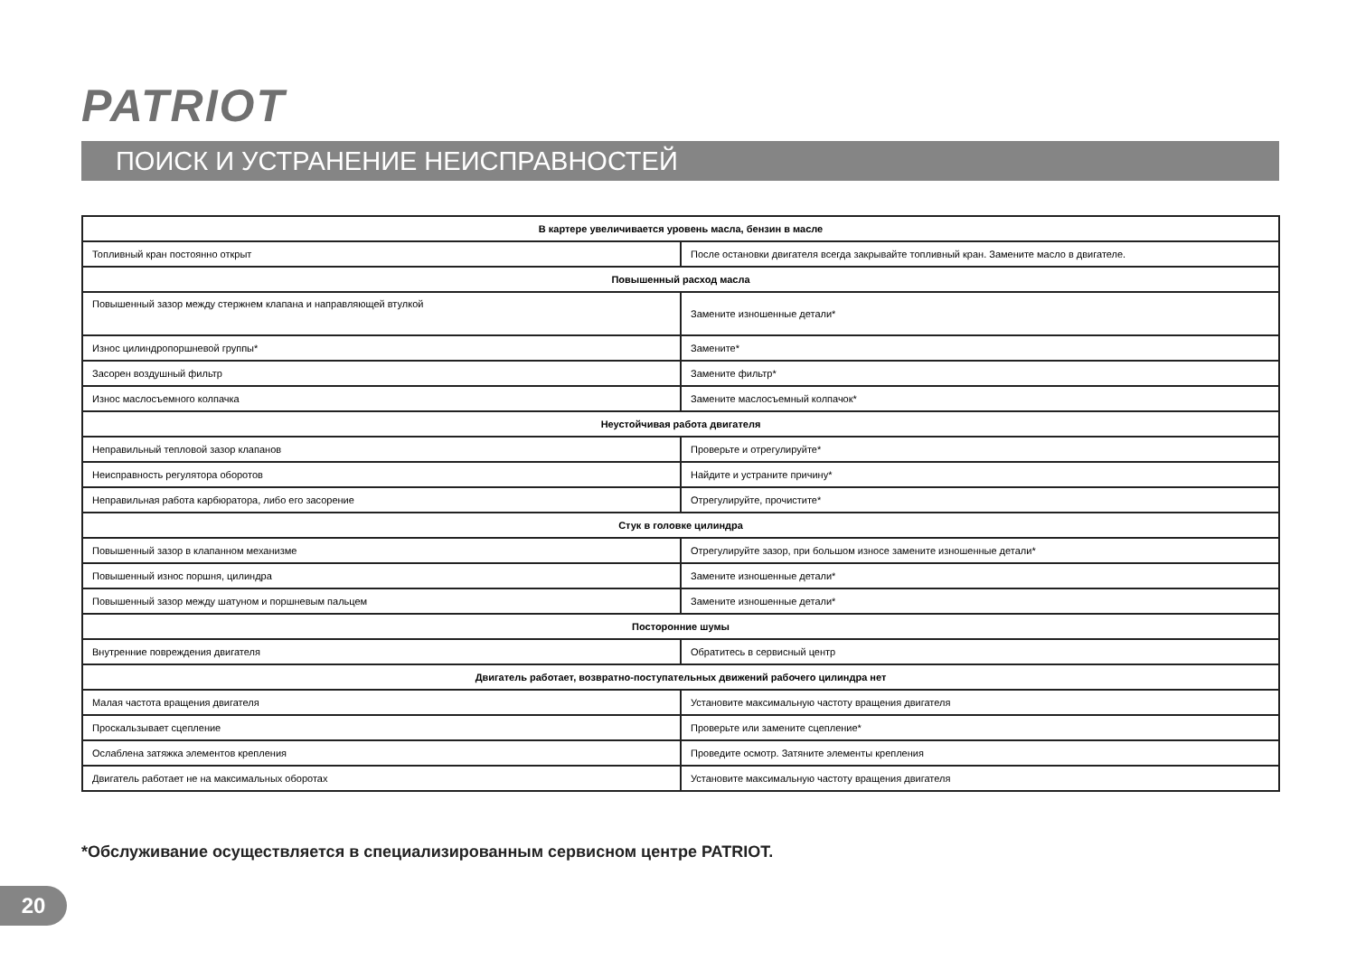PATRIOT
ПОИСК И УСТРАНЕНИЕ НЕИСПРАВНОСТЕЙ
| В картере увеличивается уровень масла, бензин в масле | |
| --- | --- |
| Топливный кран постоянно открыт | После остановки двигателя всегда закрывайте топливный кран. Замените масло в двигателе. |
| Повышенный расход масла | |
| Повышенный зазор между стержнем клапана и направляющей втулкой | Замените изношенные детали* |
| Износ цилиндропоршневой группы* | Замените* |
| Засорен воздушный фильтр | Замените фильтр* |
| Износ маслосъемного колпачка | Замените маслосъемный колпачок* |
| Неустойчивая работа двигателя | |
| Неправильный тепловой зазор клапанов | Проверьте и отрегулируйте* |
| Неисправность регулятора оборотов | Найдите и устраните причину* |
| Неправильная работа карбюратора, либо его засорение | Отрегулируйте, прочистите* |
| Стук в головке цилиндра | |
| Повышенный зазор в клапанном механизме | Отрегулируйте зазор, при большом износе замените изношенные детали* |
| Повышенный износ поршня, цилиндра | Замените изношенные детали* |
| Повышенный зазор между шатуном и поршневым пальцем | Замените изношенные детали* |
| Посторонние шумы | |
| Внутренние повреждения двигателя | Обратитесь в сервисный центр |
| Двигатель работает, возвратно-поступательных движений рабочего цилиндра нет | |
| Малая частота вращения двигателя | Установите максимальную частоту вращения двигателя |
| Проскальзывает сцепление | Проверьте или замените сцепление* |
| Ослаблена затяжка элементов крепления | Проведите осмотр. Затяните элементы крепления |
| Двигатель работает не на максимальных оборотах | Установите максимальную частоту вращения двигателя |
*Обслуживание осуществляется в специализированным сервисном центре PATRIOT.
20